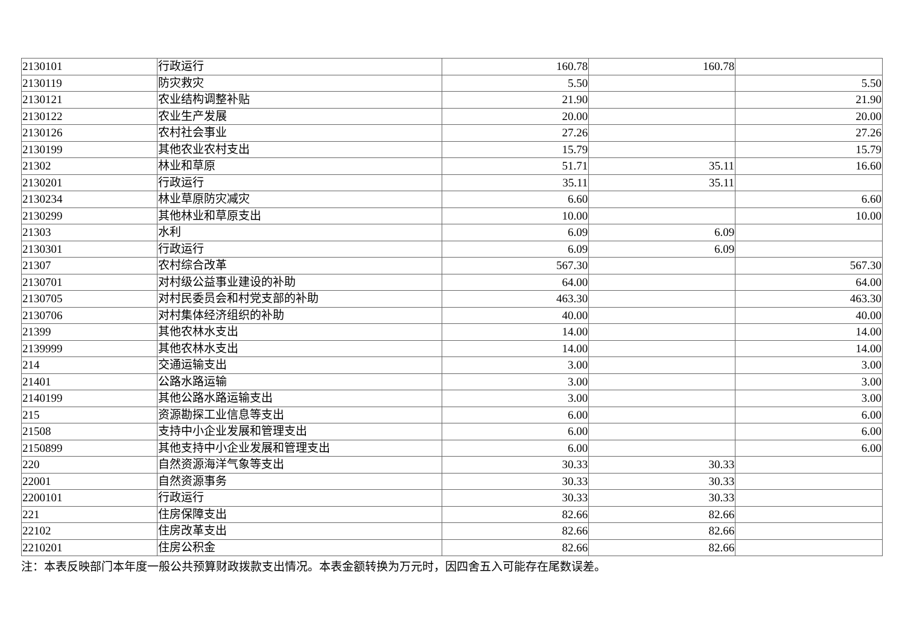| 2130101 | 行政运行 | 160.78 | 160.78 | |
| 2130119 | 防灾救灾 | 5.50 | | 5.50 |
| 2130121 | 农业结构调整补贴 | 21.90 | | 21.90 |
| 2130122 | 农业生产发展 | 20.00 | | 20.00 |
| 2130126 | 农村社会事业 | 27.26 | | 27.26 |
| 2130199 | 其他农业农村支出 | 15.79 | | 15.79 |
| 21302 | 林业和草原 | 51.71 | 35.11 | 16.60 |
| 2130201 | 行政运行 | 35.11 | 35.11 | |
| 2130234 | 林业草原防灾减灾 | 6.60 | | 6.60 |
| 2130299 | 其他林业和草原支出 | 10.00 | | 10.00 |
| 21303 | 水利 | 6.09 | 6.09 | |
| 2130301 | 行政运行 | 6.09 | 6.09 | |
| 21307 | 农村综合改革 | 567.30 | | 567.30 |
| 2130701 | 对村级公益事业建设的补助 | 64.00 | | 64.00 |
| 2130705 | 对村民委员会和村党支部的补助 | 463.30 | | 463.30 |
| 2130706 | 对村集体经济组织的补助 | 40.00 | | 40.00 |
| 21399 | 其他农林水支出 | 14.00 | | 14.00 |
| 2139999 | 其他农林水支出 | 14.00 | | 14.00 |
| 214 | 交通运输支出 | 3.00 | | 3.00 |
| 21401 | 公路水路运输 | 3.00 | | 3.00 |
| 2140199 | 其他公路水路运输支出 | 3.00 | | 3.00 |
| 215 | 资源勘探工业信息等支出 | 6.00 | | 6.00 |
| 21508 | 支持中小企业发展和管理支出 | 6.00 | | 6.00 |
| 2150899 | 其他支持中小企业发展和管理支出 | 6.00 | | 6.00 |
| 220 | 自然资源海洋气象等支出 | 30.33 | 30.33 | |
| 22001 | 自然资源事务 | 30.33 | 30.33 | |
| 2200101 | 行政运行 | 30.33 | 30.33 | |
| 221 | 住房保障支出 | 82.66 | 82.66 | |
| 22102 | 住房改革支出 | 82.66 | 82.66 | |
| 2210201 | 住房公积金 | 82.66 | 82.66 | |
注：本表反映部门本年度一般公共预算财政拨款支出情况。本表金额转换为万元时，因四舍五入可能存在尾数误差。